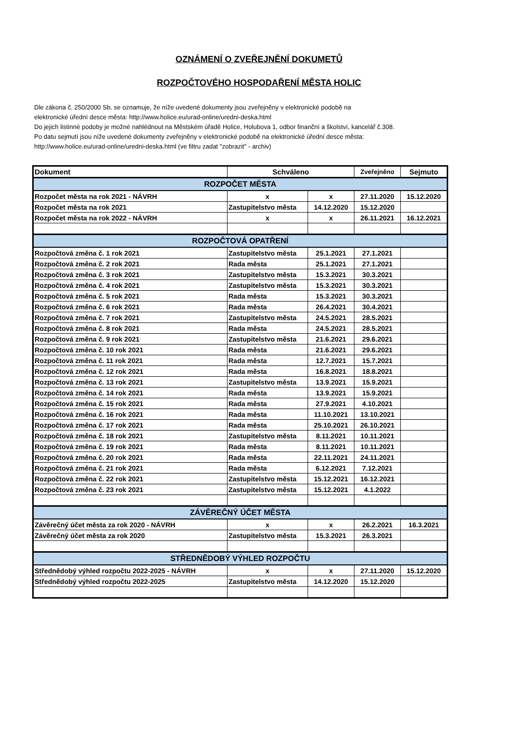OZNÁMENÍ O ZVEŘEJNĚNÍ DOKUMETŮ
ROZPOČTOVÉHO HOSPODAŘENÍ MĚSTA HOLIC
Dle zákona č. 250/2000 Sb. se oznamuje, že níže uvedené dokumenty jsou zveřejněny v elektronické podobě na
elektronické úřední desce města: http://www.holice.eu/urad-online/uredni-deska.html
Do jejich listinné podoby je možné nahlédnout na Městském úřadě Holice, Holubova 1, odbor finanční a školství, kancelář č.308.
Po datu sejmutí jsou níže uvedené dokumenty zveřejněny v elektronické podobě na elektronické úřední desce města:
http://www.holice.eu/urad-online/uredni-deska.html (ve filtru zadat "zobrazit" - archiv)
| Dokument | Schváleno | | Zveřejněno | Sejmuto |
| --- | --- | --- | --- | --- |
| ROZPOČET MĚSTA | | | | |
| Rozpočet města na rok 2021 - NÁVRH | x | x | 27.11.2020 | 15.12.2020 |
| Rozpočet města na rok 2021 | Zastupitelstvo města | 14.12.2020 | 15.12.2020 | |
| Rozpočet města na rok 2022 - NÁVRH | x | x | 26.11.2021 | 16.12.2021 |
| ROZPOČTOVÁ OPATŘENÍ | | | | |
| Rozpočtová změna č. 1 rok 2021 | Zastupitelstvo města | 25.1.2021 | 27.1.2021 | |
| Rozpočtová změna č. 2 rok 2021 | Rada města | 25.1.2021 | 27.1.2021 | |
| Rozpočtová změna č. 3 rok 2021 | Zastupitelstvo města | 15.3.2021 | 30.3.2021 | |
| Rozpočtová změna č. 4 rok 2021 | Zastupitelstvo města | 15.3.2021 | 30.3.2021 | |
| Rozpočtová změna č. 5 rok 2021 | Rada města | 15.3.2021 | 30.3.2021 | |
| Rozpočtová změna č. 6 rok 2021 | Rada města | 26.4.2021 | 30.4.2021 | |
| Rozpočtová změna č. 7 rok 2021 | Zastupitelstvo města | 24.5.2021 | 28.5.2021 | |
| Rozpočtová změna č. 8 rok 2021 | Rada města | 24.5.2021 | 28.5.2021 | |
| Rozpočtová změna č. 9 rok 2021 | Zastupitelstvo města | 21.6.2021 | 29.6.2021 | |
| Rozpočtová změna č. 10 rok 2021 | Rada města | 21.6.2021 | 29.6.2021 | |
| Rozpočtová změna č. 11 rok 2021 | Rada města | 12.7.2021 | 15.7.2021 | |
| Rozpočtová změna č. 12 rok 2021 | Rada města | 16.8.2021 | 18.8.2021 | |
| Rozpočtová změna č. 13 rok 2021 | Zastupitelstvo města | 13.9.2021 | 15.9.2021 | |
| Rozpočtová změna č. 14 rok 2021 | Rada města | 13.9.2021 | 15.9.2021 | |
| Rozpočtová změna č. 15 rok 2021 | Rada města | 27.9.2021 | 4.10.2021 | |
| Rozpočtová změna č. 16 rok 2021 | Rada města | 11.10.2021 | 13.10.2021 | |
| Rozpočtová změna č. 17 rok 2021 | Rada města | 25.10.2021 | 26.10.2021 | |
| Rozpočtová změna č. 18 rok 2021 | Zastupitelstvo města | 8.11.2021 | 10.11.2021 | |
| Rozpočtová změna č. 19 rok 2021 | Rada města | 8.11.2021 | 10.11.2021 | |
| Rozpočtová změna č. 20 rok 2021 | Rada města | 22.11.2021 | 24.11.2021 | |
| Rozpočtová změna č. 21 rok 2021 | Rada města | 6.12.2021 | 7.12.2021 | |
| Rozpočtová změna č. 22 rok 2021 | Zastupitelstvo města | 15.12.2021 | 16.12.2021 | |
| Rozpočtová změna č. 23 rok 2021 | Zastupitelstvo města | 15.12.2021 | 4.1.2022 | |
| ZÁVĚREČNÝ ÚČET MĚSTA | | | | |
| Závěrečný účet města za rok 2020 - NÁVRH | x | x | 26.2.2021 | 16.3.2021 |
| Závěrečný účet města za rok 2020 | Zastupitelstvo města | 15.3.2021 | 26.3.2021 | |
| STŘEDNĚDOBÝ VÝHLED ROZPOČTU | | | | |
| Střednědobý výhled rozpočtu 2022-2025 - NÁVRH | x | x | 27.11.2020 | 15.12.2020 |
| Střednědobý výhled rozpočtu 2022-2025 | Zastupitelstvo města | 14.12.2020 | 15.12.2020 | |